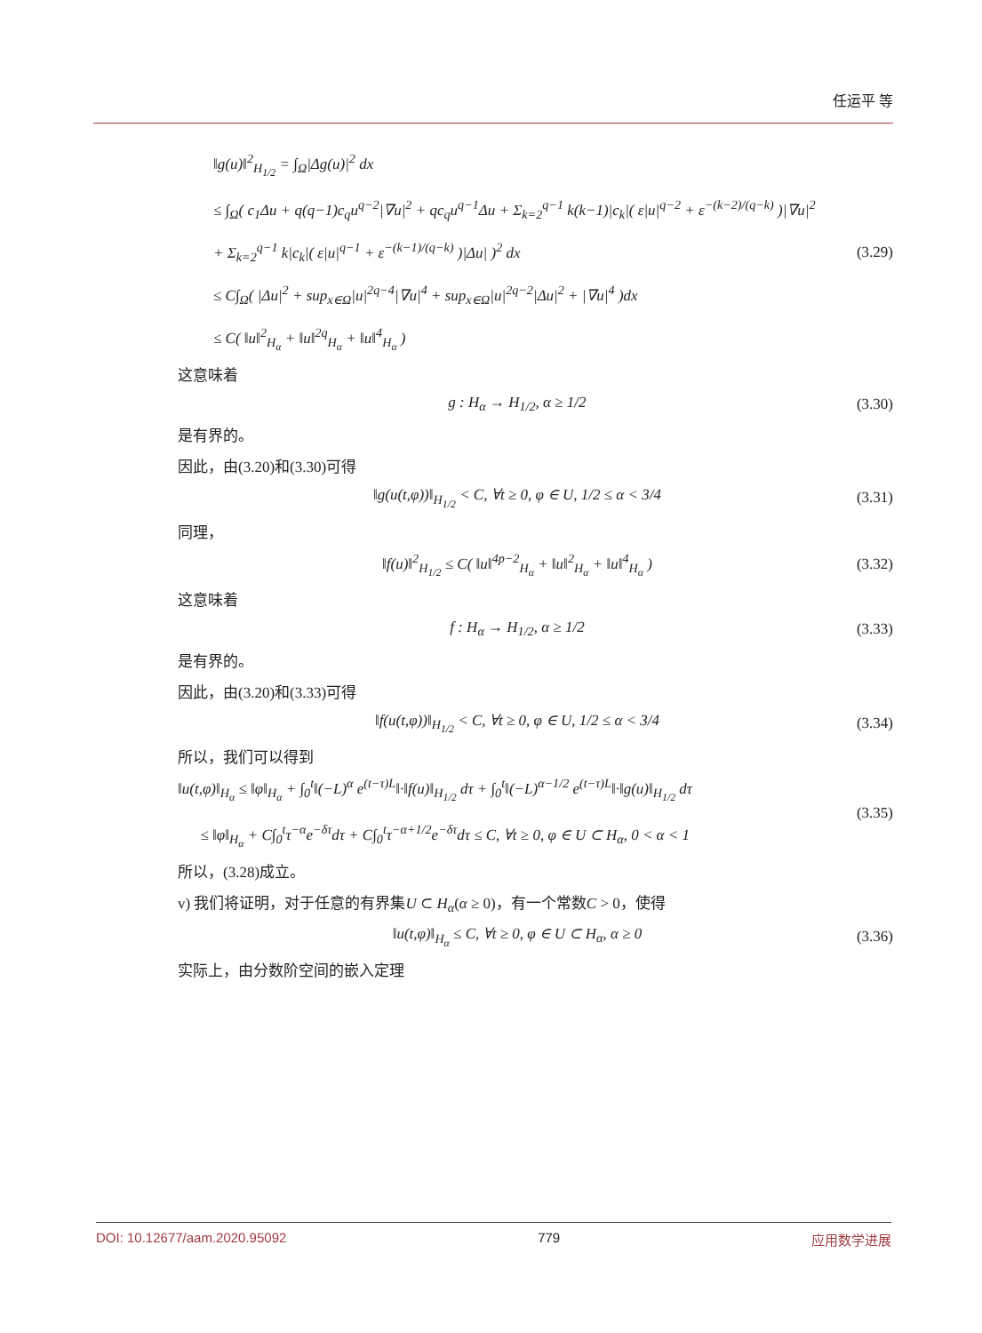任运平 等
‖g(u)‖<sup>2</sup><sub>H<sub>1/2</sub></sub> = ∫<sub>Ω</sub>|Δg(u)|<sup>2</sup> dx
≤ ∫<sub>Ω</sub>( c<sub>1</sub>Δu + q(q−1)c<sub>q</sub>u<sup>q−2</sup>|∇u|<sup>2</sup> + qc<sub>q</sub>u<sup>q−1</sup>Δu + Σ<sub>k=2</sub><sup>q−1</sup> k(k−1)|c<sub>k</sub>|( ε|u|<sup>q−2</sup> + ε<sup>−(k−2)/(q−k)</sup> )|∇u|<sup>2</sup>
+ Σ<sub>k=2</sub><sup>q−1</sup> k|c<sub>k</sub>|( ε|u|<sup>q−1</sup> + ε<sup>−(k−1)/(q−k)</sup> )|Δu| )<sup>2</sup> dx
≤ C∫<sub>Ω</sub>( |Δu|<sup>2</sup> + sup<sub>x∈Ω</sub>|u|<sup>2q−4</sup>|∇u|<sup>4</sup> + sup<sub>x∈Ω</sub>|u|<sup>2q−2</sup>|Δu|<sup>2</sup> + |∇u|<sup>4</sup> )dx
≤ C( ‖u‖<sup>2</sup><sub>H<sub>α</sub></sub> + ‖u‖<sup>2q</sup><sub>H<sub>α</sub></sub> + ‖u‖<sup>4</sup><sub>H<sub>α</sub></sub> )
(3.29)
这意味着
g : H<sub>α</sub> → H<sub>1/2</sub>, α ≥ 1/2 (3.30)
是有界的。
因此，由(3.20)和(3.30)可得
‖g(u(t,φ))‖<sub>H<sub>1/2</sub></sub> < C, ∀t ≥ 0, φ ∈ U, 1/2 ≤ α < 3/4
(3.31)
同理，
‖f(u)‖<sup>2</sup><sub>H<sub>1/2</sub></sub> ≤ C( ‖u‖<sup>4p−2</sup><sub>H<sub>α</sub></sub> + ‖u‖<sup>2</sup><sub>H<sub>α</sub></sub> + ‖u‖<sup>4</sup><sub>H<sub>α</sub></sub> )
(3.32)
这意味着
f : H<sub>α</sub> → H<sub>1/2</sub>, α ≥ 1/2 (3.33)
是有界的。
因此，由(3.20)和(3.33)可得
‖f(u(t,φ))‖<sub>H<sub>1/2</sub></sub> < C, ∀t ≥ 0, φ ∈ U, 1/2 ≤ α < 3/4
(3.34)
所以，我们可以得到
‖u(t,φ)‖<sub>H<sub>α</sub></sub> ≤ ‖φ‖<sub>H<sub>α</sub></sub> + ∫<sub>0</sub><sup>t</sup>‖(−L)<sup>α</sup> e<sup>(t−τ)L</sup>‖·‖f(u)‖<sub>H<sub>1/2</sub></sub> dτ + ∫<sub>0</sub><sup>t</sup>‖(−L)<sup>α−1/2</sup> e<sup>(t−τ)L</sup>‖·‖g(u)‖<sub>H<sub>1/2</sub></sub> dτ
≤ ‖φ‖<sub>H<sub>α</sub></sub> + C∫<sub>0</sub><sup>t</sup>τ<sup>−α</sup>e<sup>−δτ</sup>dτ + C∫<sub>0</sub><sup>t</sup>τ<sup>−α+1/2</sup>e<sup>−δτ</sup>dτ ≤ C, ∀t ≥ 0, φ ∈ U ⊂ H<sub>α</sub>, 0 < α < 1
(3.35)
所以，(3.28)成立。
v) 我们将证明，对于任意的有界集U ⊂ H<sub>α</sub>(α ≥ 0)，有一个常数C > 0，使得
‖u(t,φ)‖<sub>H<sub>α</sub></sub> ≤ C, ∀t ≥ 0, φ ∈ U ⊂ H<sub>α</sub>, α ≥ 0
(3.36)
实际上，由分数阶空间的嵌入定理
DOI: 10.12677/aam.2020.95092 779 应用数学进展